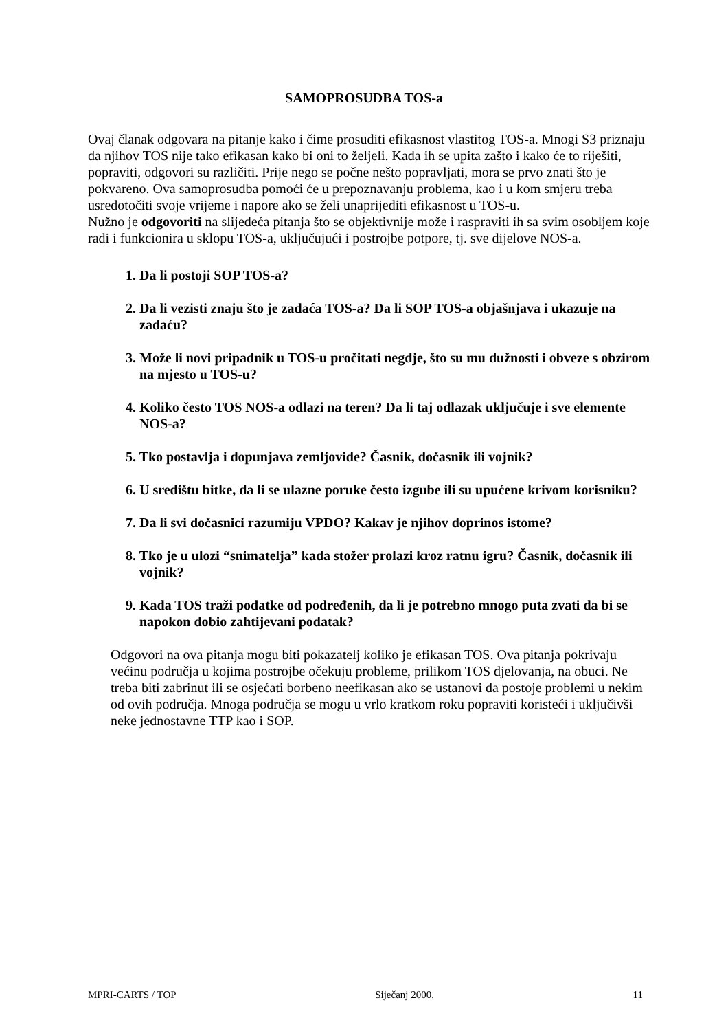SAMOPROSUDBA TOS-a
Ovaj članak odgovara na pitanje kako i čime prosuditi efikasnost vlastitog TOS-a. Mnogi S3 priznaju da njihov TOS nije tako efikasan kako bi oni to željeli. Kada ih se upita zašto i kako će to riješiti, popraviti, odgovori su različiti. Prije nego se počne nešto popravljati, mora se prvo znati što je pokvareno. Ova samoprosudba pomoći će u prepoznavanju problema, kao i u kom smjeru treba usredotočiti svoje vrijeme i napore ako se želi unaprijediti efikasnost u TOS-u.
Nužno je odgovoriti na slijedeća pitanja što se objektivnije može i raspraviti ih sa svim osobljem koje radi i funkcionira u sklopu TOS-a, uključujući i postrojbe potpore, tj. sve dijelove NOS-a.
1. Da li postoji SOP TOS-a?
2. Da li vezisti znaju što je zadaća TOS-a? Da li SOP TOS-a objašnjava i ukazuje na zadaću?
3. Može li novi pripadnik u TOS-u pročitati negdje, što su mu dužnosti i obveze s obzirom na mjesto u TOS-u?
4. Koliko često TOS NOS-a odlazi na teren? Da li taj odlazak uključuje i sve elemente NOS-a?
5. Tko postavlja i dopunjava zemljovide? Časnik, dočasnik ili vojnik?
6. U središtu bitke, da li se ulazne poruke često izgube ili su upućene krivom korisniku?
7. Da li svi dočasnici razumiju VPDO? Kakav je njihov doprinos istome?
8. Tko je u ulozi “snimatelja” kada stožer prolazi kroz ratnu igru? Časnik, dočasnik ili vojnik?
9. Kada TOS traži podatke od podređenih, da li je potrebno mnogo puta zvati da bi se napokon dobio zahtijevani podatak?
Odgovori na ova pitanja mogu biti pokazatelj koliko je efikasan TOS. Ova pitanja pokrivaju većinu područja u kojima postrojbe očekuju probleme, prilikom TOS djelovanja, na obuci. Ne treba biti zabrinut ili se osjećati borbeno neefikasan ako se ustanovi da postoje problemi u nekim od ovih područja. Mnoga područja se mogu u vrlo kratkom roku popraviti koristeći i uključivši neke jednostavne TTP kao i SOP.
MPRI-CARTS / TOP Siječanj 2000. 11